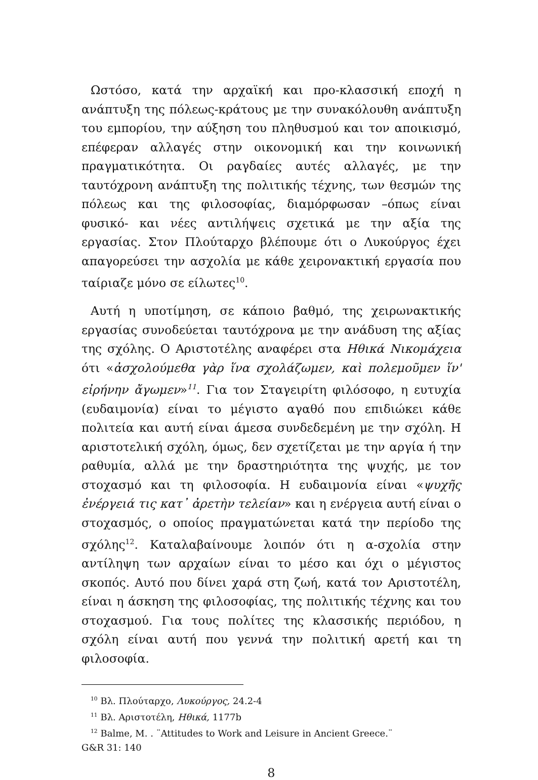Ωστόσο, κατά την αρχαϊκή και προ-κλασσική εποχή η ανάπτυξη της πόλεως-κράτους με την συνακόλουθη ανάπτυξη του εμπορίου, την αύξηση του πληθυσμού και τον αποικισμό, επέφεραν αλλαγές στην οικονομική και την κοινωνική πραγματικότητα. Οι ραγδαίες αυτές αλλαγές, με την ταυτόχρονη ανάπτυξη της πολιτικής τέχνης, των θεσμών της πόλεως και της φιλοσοφίας, διαμόρφωσαν –όπως είναι φυσικό- και νέες αντιλήψεις σχετικά με την αξία της εργασίας. Στον Πλούταρχο βλέπουμε ότι ο Λυκούργος έχει απαγορεύσει την ασχολία με κάθε χειρονακτική εργασία που ταίριαζε μόνο σε είλωτες<sup>10</sup>.
Αυτή η υποτίμηση, σε κάποιο βαθμό, της χειρωνακτικής εργασίας συνοδεύεται ταυτόχρονα με την ανάδυση της αξίας της σχόλης. Ο Αριστοτέλης αναφέρει στα Ηθικά Νικομάχεια ότι «ἀσχολούμεθα γὰρ ἵνα σχολάζωμεν, καὶ πολεμοῦμεν ἵν' εἰρήνην ἄγωμεν»<sup>11</sup>. Για τον Σταγειρίτη φιλόσοφο, η ευτυχία (ευδαιμονία) είναι το μέγιστο αγαθό που επιδιώκει κάθε πολιτεία και αυτή είναι άμεσα συνδεδεμένη με την σχόλη. Η αριστοτελική σχόλη, όμως, δεν σχετίζεται με την αργία ή την ραθυμία, αλλά με την δραστηριότητα της ψυχής, με τον στοχασμό και τη φιλοσοφία. Η ευδαιμονία είναι «ψυχῆς ἐνέργειά τις κατ᾽ ἀρετὴν τελείαν» και η ενέργεια αυτή είναι ο στοχασμός, ο οποίος πραγματώνεται κατά την περίοδο της σχόλης<sup>12</sup>. Καταλαβαίνουμε λοιπόν ότι η α-σχολία στην αντίληψη των αρχαίων είναι το μέσο και όχι ο μέγιστος σκοπός. Αυτό που δίνει χαρά στη ζωή, κατά τον Αριστοτέλη, είναι η άσκηση της φιλοσοφίας, της πολιτικής τέχνης και του στοχασμού. Για τους πολίτες της κλασσικής περιόδου, η σχόλη είναι αυτή που γεννά την πολιτική αρετή και τη φιλοσοφία.
<sup>10</sup> Βλ. Πλούταρχο, Λυκούργος, 24.2-4
<sup>11</sup> Βλ. Αριστοτέλη, Ηθικά, 1177b
<sup>12</sup> Balme, M. . ¨Attitudes to Work and Leisure in Ancient Greece.¨
G&R 31: 140
8